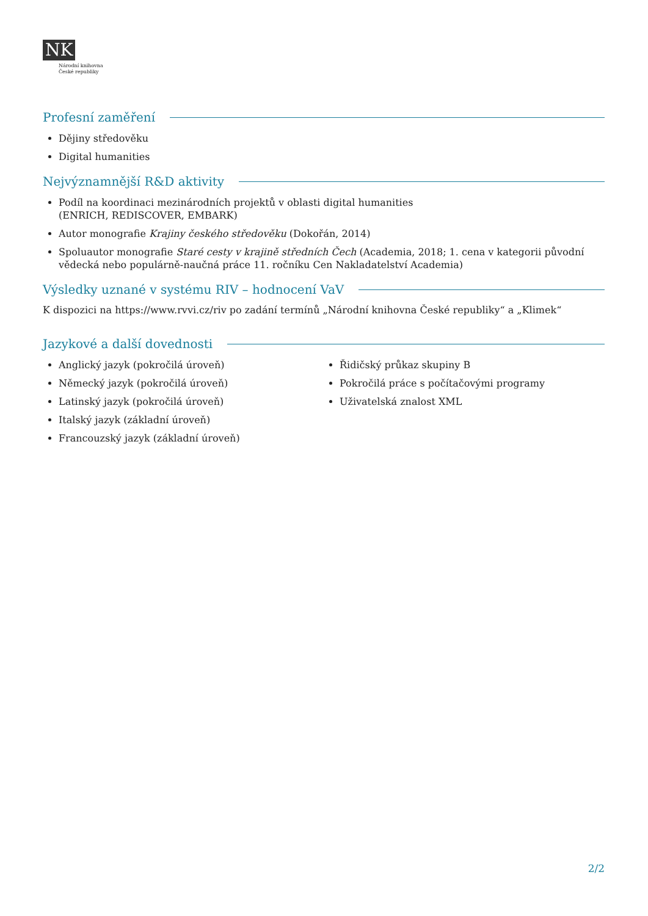NK
Národní knihovna
České republiky
Profesní zaměření
Dějiny středověku
Digital humanities
Nejvýznamnější R&D aktivity
Podíl na koordinaci mezinárodních projektů v oblasti digital humanities
(ENRICH, REDISCOVER, EMBARK)
Autor monografie Krajiny českého středověku (Dokořán, 2014)
Spoluautor monografie Staré cesty v krajině středních Čech (Academia, 2018; 1. cena v kategorii původní vědecká nebo populárně-naučná práce 11. ročníku Cen Nakladatelství Academia)
Výsledky uznané v systému RIV – hodnocení VaV
K dispozici na https://www.rvvi.cz/riv po zadání termínů „Národní knihovna České republiky“ a „Klimek“
Jazykové a další dovednosti
Anglický jazyk (pokročilá úroveň)
Německý jazyk (pokročilá úroveň)
Latinský jazyk (pokročilá úroveň)
Italský jazyk (základní úroveň)
Francouzský jazyk (základní úroveň)
Řidičský průkaz skupiny B
Pokročilá práce s počítačovými programy
Uživatelská znalost XML
2/2